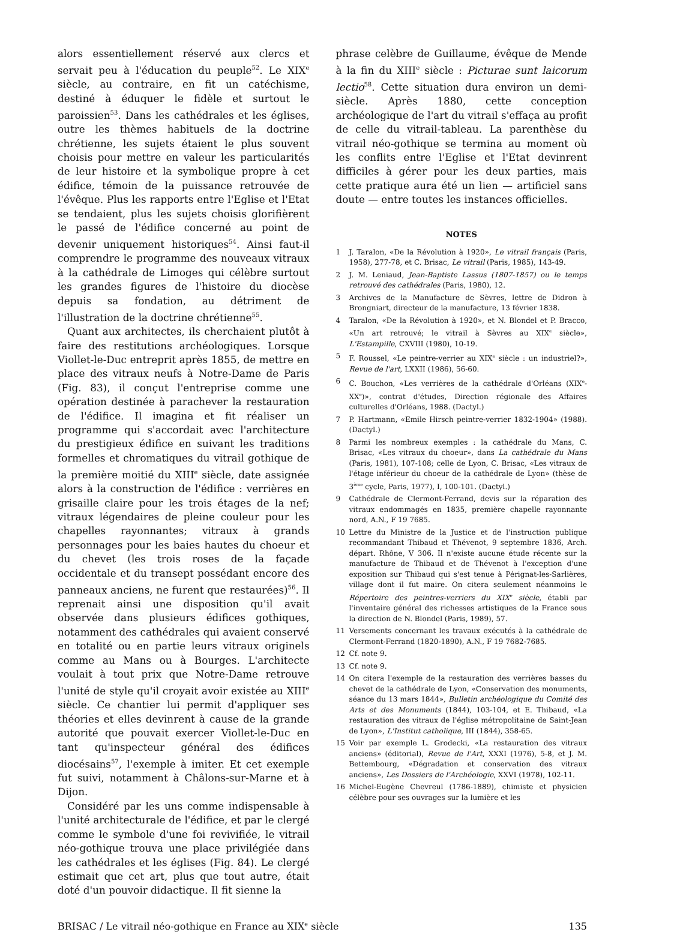alors essentiellement réservé aux clercs et servait peu à l'éducation du peuple<sup>52</sup>. Le XIX<sup>e</sup> siècle, au contraire, en fit un catéchisme, destiné à éduquer le fidèle et surtout le paroissien<sup>53</sup>. Dans les cathédrales et les églises, outre les thèmes habituels de la doctrine chrétienne, les sujets étaient le plus souvent choisis pour mettre en valeur les particularités de leur histoire et la symbolique propre à cet édifice, témoin de la puissance retrouvée de l'évêque. Plus les rapports entre l'Eglise et l'Etat se tendaient, plus les sujets choisis glorifièrent le passé de l'édifice concerné au point de devenir uniquement historiques<sup>54</sup>. Ainsi faut-il comprendre le programme des nouveaux vitraux à la cathédrale de Limoges qui célèbre surtout les grandes figures de l'histoire du diocèse depuis sa fondation, au détriment de l'illustration de la doctrine chrétienne<sup>55</sup>.
Quant aux architectes, ils cherchaient plutôt à faire des restitutions archéologiques. Lorsque Viollet-le-Duc entreprit après 1855, de mettre en place des vitraux neufs à Notre-Dame de Paris (Fig. 83), il conçut l'entreprise comme une opération destinée à parachever la restauration de l'édifice. Il imagina et fit réaliser un programme qui s'accordait avec l'architecture du prestigieux édifice en suivant les traditions formelles et chromatiques du vitrail gothique de la première moitié du XIII<sup>e</sup> siècle, date assignée alors à la construction de l'édifice : verrières en grisaille claire pour les trois étages de la nef; vitraux légendaires de pleine couleur pour les chapelles rayonnantes; vitraux à grands personnages pour les baies hautes du choeur et du chevet (les trois roses de la façade occidentale et du transept possédant encore des panneaux anciens, ne furent que restaurées)<sup>56</sup>. Il reprenait ainsi une disposition qu'il avait observée dans plusieurs édifices gothiques, notamment des cathédrales qui avaient conservé en totalité ou en partie leurs vitraux originels comme au Mans ou à Bourges. L'architecte voulait à tout prix que Notre-Dame retrouve l'unité de style qu'il croyait avoir existée au XIII<sup>e</sup> siècle. Ce chantier lui permit d'appliquer ses théories et elles devinrent à cause de la grande autorité que pouvait exercer Viollet-le-Duc en tant qu'inspecteur général des édifices diocésains<sup>57</sup>, l'exemple à imiter. Et cet exemple fut suivi, notamment à Châlons-sur-Marne et à Dijon.
Considéré par les uns comme indispensable à l'unité architecturale de l'édifice, et par le clergé comme le symbole d'une foi revivifiée, le vitrail néo-gothique trouva une place privilégiée dans les cathédrales et les églises (Fig. 84). Le clergé estimait que cet art, plus que tout autre, était doté d'un pouvoir didactique. Il fit sienne la
phrase celèbre de Guillaume, évêque de Mende à la fin du XIII<sup>e</sup> siècle : Picturae sunt laicorum lectio<sup>58</sup>. Cette situation dura environ un demi-siècle. Après 1880, cette conception archéologique de l'art du vitrail s'effaça au profit de celle du vitrail-tableau. La parenthèse du vitrail néo-gothique se termina au moment où les conflits entre l'Eglise et l'Etat devinrent difficiles à gérer pour les deux parties, mais cette pratique aura été un lien — artificiel sans doute — entre toutes les instances officielles.
NOTES
1 J. Taralon, «De la Révolution à 1920», Le vitrail français (Paris, 1958), 277-78, et C. Brisac, Le vitrail (Paris, 1985), 143-49.
2 J. M. Leniaud, Jean-Baptiste Lassus (1807-1857) ou le temps retrouvé des cathédrales (Paris, 1980), 12.
3 Archives de la Manufacture de Sèvres, lettre de Didron à Brongniart, directeur de la manufacture, 13 février 1838.
4 Taralon, «De la Révolution à 1920», et N. Blondel et P. Bracco, «Un art retrouvé; le vitrail à Sèvres au XIX<sup>e</sup> siècle», L'Estampille, CXVIII (1980), 10-19.
5 F. Roussel, «Le peintre-verrier au XIX<sup>e</sup> siècle : un industriel?», Revue de l'art, LXXII (1986), 56-60.
6 C. Bouchon, «Les verrières de la cathédrale d'Orléans (XIX<sup>e</sup>-XX<sup>e</sup>)», contrat d'études, Direction régionale des Affaires culturelles d'Orléans, 1988. (Dactyl.)
7 P. Hartmann, «Emile Hirsch peintre-verrier 1832-1904» (1988). (Dactyl.)
8 Parmi les nombreux exemples : la cathédrale du Mans, C. Brisac, «Les vitraux du choeur», dans La cathédrale du Mans (Paris, 1981), 107-108; celle de Lyon, C. Brisac, «Les vitraux de l'étage inférieur du choeur de la cathédrale de Lyon» (thèse de 3<sup>ème</sup> cycle, Paris, 1977), I, 100-101. (Dactyl.)
9 Cathédrale de Clermont-Ferrand, devis sur la réparation des vitraux endommagés en 1835, première chapelle rayonnante nord, A.N., F 19 7685.
10 Lettre du Ministre de la Justice et de l'instruction publique recommandant Thibaud et Thévenot, 9 septembre 1836, Arch. départ. Rhône, V 306. Il n'existe aucune étude récente sur la manufacture de Thibaud et de Thévenot à l'exception d'une exposition sur Thibaud qui s'est tenue à Pérignat-les-Sarlières, village dont il fut maire. On citera seulement néanmoins le Répertoire des peintres-verriers du XIX<sup>e</sup> siècle, établi par l'inventaire général des richesses artistiques de la France sous la direction de N. Blondel (Paris, 1989), 57.
11 Versements concernant les travaux exécutés à la cathédrale de Clermont-Ferrand (1820-1890), A.N., F 19 7682-7685.
12 Cf. note 9.
13 Cf. note 9.
14 On citera l'exemple de la restauration des verrières basses du chevet de la cathédrale de Lyon, «Conservation des monuments, séance du 13 mars 1844», Bulletin archéologique du Comité des Arts et des Monuments (1844), 103-104, et E. Thibaud, «La restauration des vitraux de l'église métropolitaine de Saint-Jean de Lyon», L'Institut catholique, III (1844), 358-65.
15 Voir par exemple L. Grodecki, «La restauration des vitraux anciens» (éditorial), Revue de l'Art, XXXI (1976), 5-8, et J. M. Bettembourg, «Dégradation et conservation des vitraux anciens», Les Dossiers de l'Archéologie, XXVI (1978), 102-11.
16 Michel-Eugène Chevreul (1786-1889), chimiste et physicien célèbre pour ses ouvrages sur la lumière et les
BRISAC / Le vitrail néo-gothique en France au XIX<sup>e</sup> siècle 135